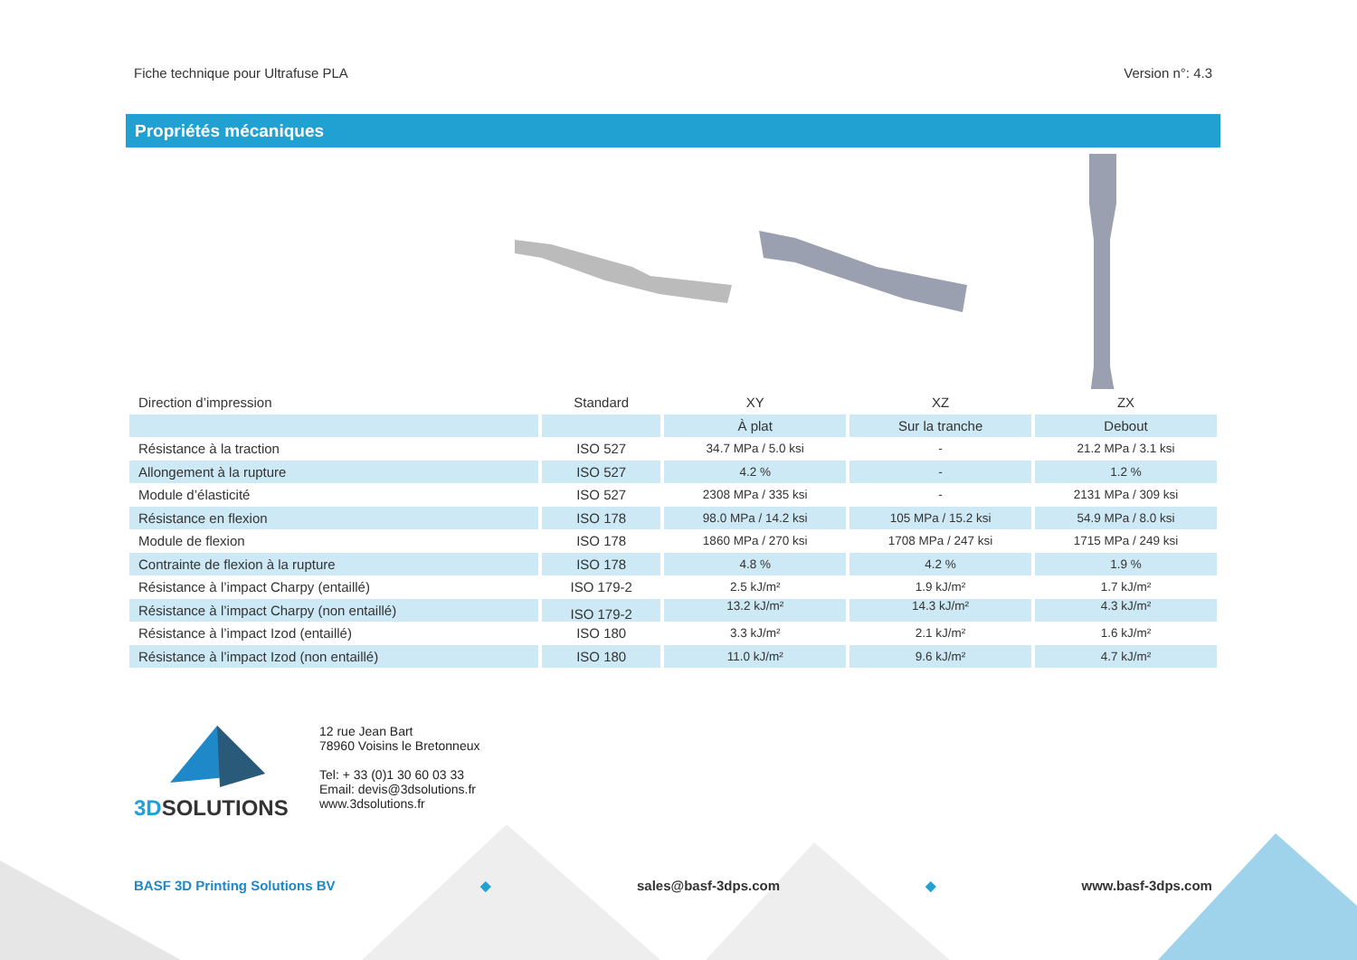Fiche technique pour Ultrafuse PLA Version n°: 4.3
Propriétés mécaniques
| Direction d’impression | Standard | XY | XZ | ZX |
| | | À plat | Sur la tranche | Debout |
| Résistance à la traction | ISO 527 | 34.7 MPa / 5.0 ksi | - | 21.2 MPa / 3.1 ksi |
| Allongement à la rupture | ISO 527 | 4.2 % | - | 1.2 % |
| Module d’élasticité | ISO 527 | 2308 MPa / 335 ksi | - | 2131 MPa / 309 ksi |
| Résistance en flexion | ISO 178 | 98.0 MPa / 14.2 ksi | 105 MPa / 15.2 ksi | 54.9 MPa / 8.0 ksi |
| Module de flexion | ISO 178 | 1860 MPa / 270 ksi | 1708 MPa / 247 ksi | 1715 MPa / 249 ksi |
| Contrainte de flexion à la rupture | ISO 178 | 4.8 % | 4.2 % | 1.9 % |
| Résistance à l’impact Charpy (entaillé) | ISO 179-2 | 2.5 kJ/m² | 1.9 kJ/m² | 1.7 kJ/m² |
| Résistance à l’impact Charpy (non entaillé) | ISO 179-2 | 13.2 kJ/m² | 14.3 kJ/m² | 4.3 kJ/m² |
| Résistance à l’impact Izod (entaillé) | ISO 180 | 3.3 kJ/m² | 2.1 kJ/m² | 1.6 kJ/m² |
| Résistance à l’impact Izod (non entaillé) | ISO 180 | 11.0 kJ/m² | 9.6 kJ/m² | 4.7 kJ/m² |
3DSOLUTIONS
12 rue Jean Bart
78960 Voisins le Bretonneux
Tel: + 33 (0)1 30 60 03 33
Email: devis@3dsolutions.fr
www.3dsolutions.fr
BASF 3D Printing Solutions BV ◆ sales@basf-3dps.com ◆ www.basf-3dps.com